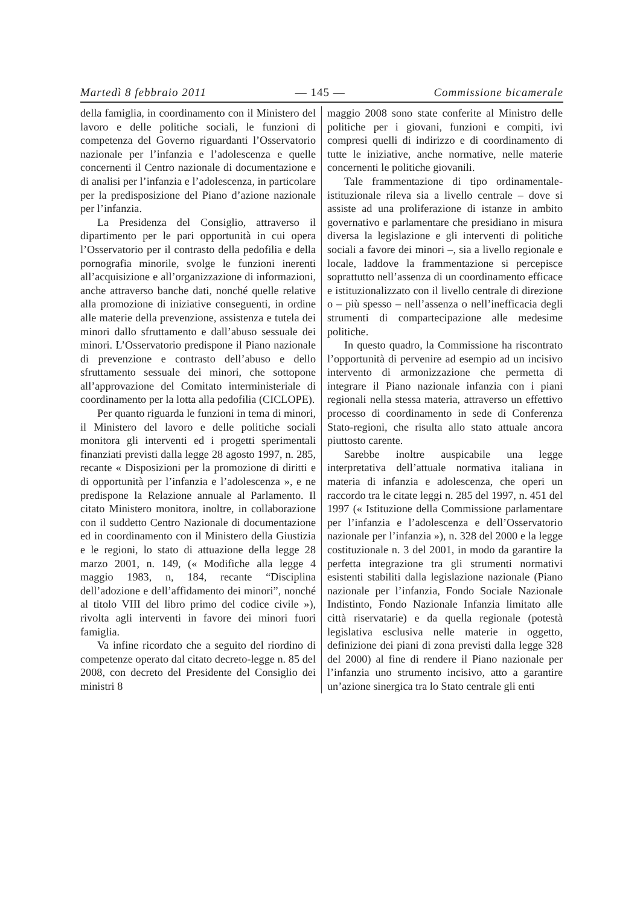Martedì 8 febbraio 2011 — 145 — Commissione bicamerale
della famiglia, in coordinamento con il Ministero del lavoro e delle politiche sociali, le funzioni di competenza del Governo riguardanti l’Osservatorio nazionale per l’infanzia e l’adolescenza e quelle concernenti il Centro nazionale di documentazione e di analisi per l’infanzia e l’adolescenza, in particolare per la predisposizione del Piano d’azione nazionale per l’infanzia.
La Presidenza del Consiglio, attraverso il dipartimento per le pari opportunità in cui opera l’Osservatorio per il contrasto della pedofilia e della pornografia minorile, svolge le funzioni inerenti all’acquisizione e all’organizzazione di informazioni, anche attraverso banche dati, nonché quelle relative alla promozione di iniziative conseguenti, in ordine alle materie della prevenzione, assistenza e tutela dei minori dallo sfruttamento e dall’abuso sessuale dei minori. L’Osservatorio predispone il Piano nazionale di prevenzione e contrasto dell’abuso e dello sfruttamento sessuale dei minori, che sottopone all’approvazione del Comitato interministeriale di coordinamento per la lotta alla pedofilia (CICLOPE).
Per quanto riguarda le funzioni in tema di minori, il Ministero del lavoro e delle politiche sociali monitora gli interventi ed i progetti sperimentali finanziati previsti dalla legge 28 agosto 1997, n. 285, recante « Disposizioni per la promozione di diritti e di opportunità per l’infanzia e l’adolescenza », e ne predispone la Relazione annuale al Parlamento. Il citato Ministero monitora, inoltre, in collaborazione con il suddetto Centro Nazionale di documentazione ed in coordinamento con il Ministero della Giustizia e le regioni, lo stato di attuazione della legge 28 marzo 2001, n. 149, (« Modifiche alla legge 4 maggio 1983, n, 184, recante “Disciplina dell’adozione e dell’affidamento dei minori”, nonché al titolo VIII del libro primo del codice civile »), rivolta agli interventi in favore dei minori fuori famiglia.
Va infine ricordato che a seguito del riordino di competenze operato dal citato decreto-legge n. 85 del 2008, con decreto del Presidente del Consiglio dei ministri 8
maggio 2008 sono state conferite al Ministro delle politiche per i giovani, funzioni e compiti, ivi compresi quelli di indirizzo e di coordinamento di tutte le iniziative, anche normative, nelle materie concernenti le politiche giovanili.
Tale frammentazione di tipo ordinamentale-istituzionale rileva sia a livello centrale – dove si assiste ad una proliferazione di istanze in ambito governativo e parlamentare che presidiano in misura diversa la legislazione e gli interventi di politiche sociali a favore dei minori –, sia a livello regionale e locale, laddove la frammentazione si percepisce soprattutto nell’assenza di un coordinamento efficace e istituzionalizzato con il livello centrale di direzione o – più spesso – nell’assenza o nell’inefficacia degli strumenti di compartecipazione alle medesime politiche.
In questo quadro, la Commissione ha riscontrato l’opportunità di pervenire ad esempio ad un incisivo intervento di armonizzazione che permetta di integrare il Piano nazionale infanzia con i piani regionali nella stessa materia, attraverso un effettivo processo di coordinamento in sede di Conferenza Stato-regioni, che risulta allo stato attuale ancora piuttosto carente.
Sarebbe inoltre auspicabile una legge interpretativa dell’attuale normativa italiana in materia di infanzia e adolescenza, che operi un raccordo tra le citate leggi n. 285 del 1997, n. 451 del 1997 (« Istituzione della Commissione parlamentare per l’infanzia e l’adolescenza e dell’Osservatorio nazionale per l’infanzia »), n. 328 del 2000 e la legge costituzionale n. 3 del 2001, in modo da garantire la perfetta integrazione tra gli strumenti normativi esistenti stabiliti dalla legislazione nazionale (Piano nazionale per l’infanzia, Fondo Sociale Nazionale Indistinto, Fondo Nazionale Infanzia limitato alle città riservatarie) e da quella regionale (potestà legislativa esclusiva nelle materie in oggetto, definizione dei piani di zona previsti dalla legge 328 del 2000) al fine di rendere il Piano nazionale per l’infanzia uno strumento incisivo, atto a garantire un’azione sinergica tra lo Stato centrale gli enti